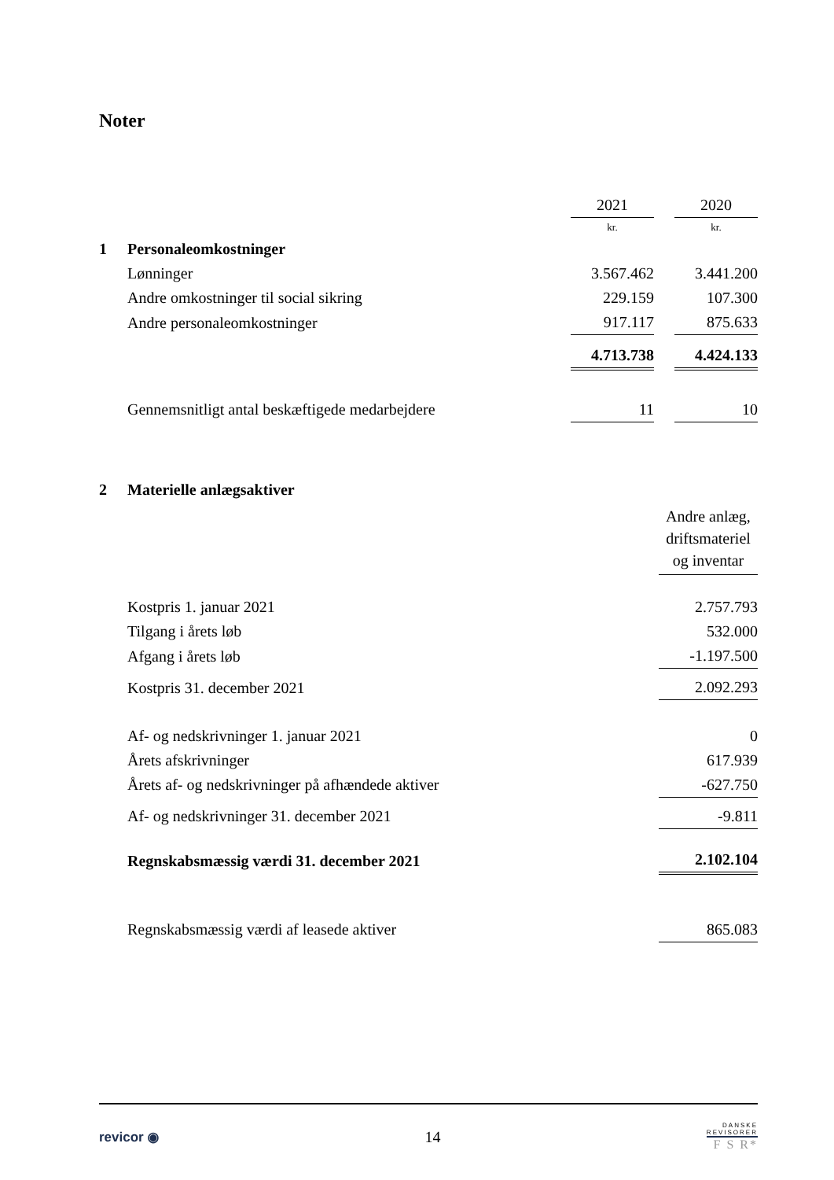Noter
| | | 2021 | | 2020 |
| | | kr. | | kr. |
| 1 | Personaleomkostninger | | | |
| | Lønninger | 3.567.462 | | 3.441.200 |
| | Andre omkostninger til social sikring | 229.159 | | 107.300 |
| | Andre personaleomkostninger | 917.117 | | 875.633 |
| | | 4.713.738 | | 4.424.133 |
| | Gennemsnitligt antal beskæftigede medarbejdere | 11 | | 10 |
| 2 | Materielle anlægsaktiver | |
| | | Andre anlæg, driftsmateriel og inventar |
| | Kostpris 1. januar 2021 | 2.757.793 |
| | Tilgang i årets løb | 532.000 |
| | Afgang i årets løb | -1.197.500 |
| | Kostpris 31. december 2021 | 2.092.293 |
| | Af- og nedskrivninger 1. januar 2021 | 0 |
| | Årets afskrivninger | 617.939 |
| | Årets af- og nedskrivninger på afhændede aktiver | -627.750 |
| | Af- og nedskrivninger 31. december 2021 | -9.811 |
| | Regnskabsmæssig værdi 31. december 2021 | 2.102.104 |
| | Regnskabsmæssig værdi af leasede aktiver | 865.083 |
revicor ◉ 14
DANSKE
REVISORER
F S R*